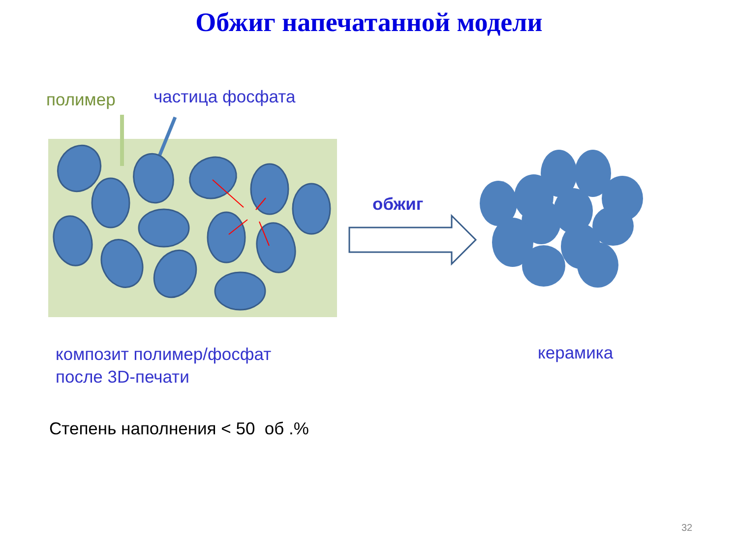Обжиг напечатанной модели
полимер частица фосфата
обжиг
композит полимер/фосфат
после 3D-печати
керамика
Степень наполнения < 50 об .%
32